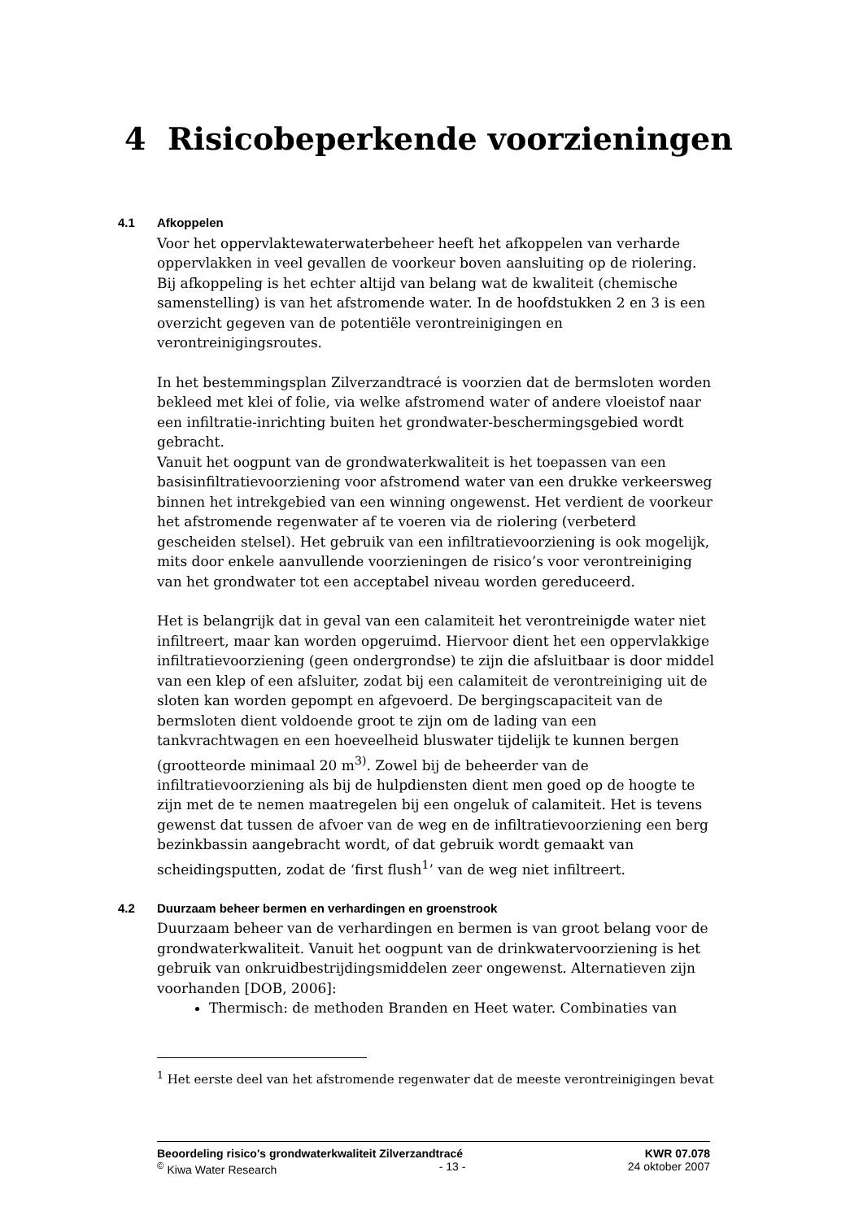4 Risicobeperkende voorzieningen
4.1 Afkoppelen
Voor het oppervlaktewaterwaterbeheer heeft het afkoppelen van verharde oppervlakken in veel gevallen de voorkeur boven aansluiting op de riolering. Bij afkoppeling is het echter altijd van belang wat de kwaliteit (chemische samenstelling) is van het afstromende water. In de hoofdstukken 2 en 3 is een overzicht gegeven van de potentiële verontreinigingen en verontreinigingsroutes.
In het bestemmingsplan Zilverzandtracé is voorzien dat de bermsloten worden bekleed met klei of folie, via welke afstromend water of andere vloeistof naar een infiltratie-inrichting buiten het grondwater-beschermingsgebied wordt gebracht.
Vanuit het oogpunt van de grondwaterkwaliteit is het toepassen van een basisinfiltratievoorziening voor afstromend water van een drukke verkeersweg binnen het intrekgebied van een winning ongewenst. Het verdient de voorkeur het afstromende regenwater af te voeren via de riolering (verbeterd gescheiden stelsel). Het gebruik van een infiltratievoorziening is ook mogelijk, mits door enkele aanvullende voorzieningen de risico’s voor verontreiniging van het grondwater tot een acceptabel niveau worden gereduceerd.
Het is belangrijk dat in geval van een calamiteit het verontreinigde water niet infiltreert, maar kan worden opgeruimd. Hiervoor dient het een oppervlakkige infiltratievoorziening (geen ondergrondse) te zijn die afsluitbaar is door middel van een klep of een afsluiter, zodat bij een calamiteit de verontreiniging uit de sloten kan worden gepompt en afgevoerd. De bergingscapaciteit van de bermsloten dient voldoende groot te zijn om de lading van een tankvrachtwagen en een hoeveelheid bluswater tijdelijk te kunnen bergen (grootteorde minimaal 20 m<sup>3)</sup>. Zowel bij de beheerder van de infiltratievoorziening als bij de hulpdiensten dient men goed op de hoogte te zijn met de te nemen maatregelen bij een ongeluk of calamiteit. Het is tevens gewenst dat tussen de afvoer van de weg en de infiltratievoorziening een berg bezinkbassin aangebracht wordt, of dat gebruik wordt gemaakt van scheidingsputten, zodat de ‘first flush<sup>1</sup>’ van de weg niet infiltreert.
4.2 Duurzaam beheer bermen en verhardingen en groenstrook
Duurzaam beheer van de verhardingen en bermen is van groot belang voor de grondwaterkwaliteit. Vanuit het oogpunt van de drinkwatervoorziening is het gebruik van onkruidbestrijdingsmiddelen zeer ongewenst. Alternatieven zijn voorhanden [DOB, 2006]:
Thermisch: de methoden Branden en Heet water. Combinaties van
<sup>1</sup> Het eerste deel van het afstromende regenwater dat de meeste verontreinigingen bevat
Beoordeling risico's grondwaterkwaliteit Zilverzandtracé KWR 07.078
<sup>©</sup> Kiwa Water Research - 13 - 24 oktober 2007